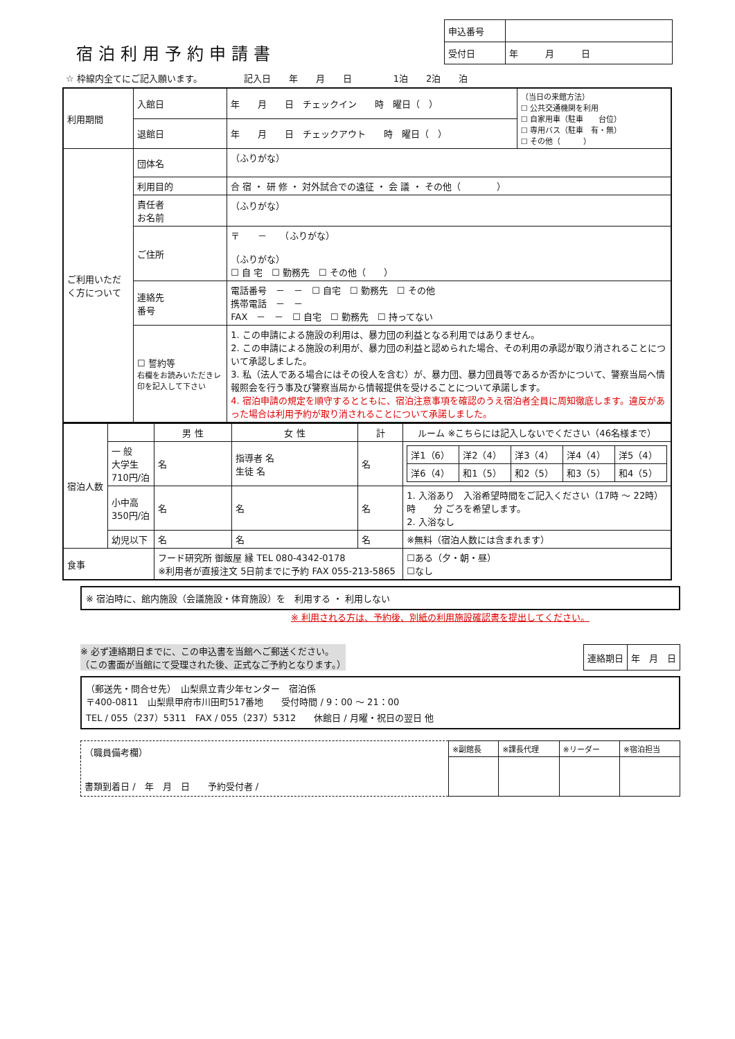宿泊利用予約申請書
| 申込番号 | |
| 受付日 | 年 月 日 |
☆ 枠線内全てにご記入願います。 記入日　　年　　月　　日 1泊　　2泊　　泊
| 利用期間 | 入館日 | 年 月 日 チェックイン 時 曜日（ ） | （当日の来館方法） ☐ 公共交通機関を利用 ☐ 自家用車（駐車 台位） ☐ 専用バス（駐車 有・無） ☐ その他（ ） |
| | 退館日 | 年 月 日 チェックアウト 時 曜日（ ） | |
| ご利用いただく方について | 団体名 | （ふりがな） | |
| | 利用目的 | 合 宿 ・ 研 修 ・ 対外試合での遠征 ・ 会 議 ・ その他（ ） | |
| | 責任者 お名前 | （ふりがな） | |
| | ご住所 | 〒 － （ふりがな） （ふりがな） ☐ 自 宅 ☐ 勤務先 ☐ その他（ ） | |
| | 連絡先 番号 | 電話番号 － － ☐ 自宅 ☐ 勤務先 ☐ その他 携帯電話 － － FAX － － ☐ 自宅 ☐ 勤務先 ☐ 持ってない | |
| | ☐ 誓約等 右欄をお読みいただきレ印を記入して下さい | 1. この申請による施設の利用は、暴力団の利益となる利用ではありません。 2. この申請による施設の利用が、暴力団の利益と認められた場合、その利用の承認が取り消されることについて承認しました。 3. 私（法人である場合にはその役人を含む）が、暴力団、暴力団員等であるか否かについて、警察当局へ情報照会を行う事及び警察当局から情報提供を受けることについて承諾します。 4. 宿泊申請の規定を順守するとともに、宿泊注意事項を確認のうえ宿泊者全員に周知徹底します。違反があった場合は利用予約が取り消されることについて承諾しました。 | |
| 宿泊人数 | | 男 性 | 女 性 | 計 | ルーム ※こちらには記入しないでください（46名様まで） | |
| | 一 般 大学生 710円/泊 | 名 | 指導者 名 生徒 名 | 名 | / 洋1（6） / 洋2（4） / 洋3（4） / 洋4（4） / 洋5（4） / / 洋6（4） / 和1（5） / 和2（5） / 和3（5） / 和4（5） / | |
| | 小中高 350円/泊 | 名 | 名 | 名 | 1. 入浴あり 入浴希望時間をご記入ください（17時 ～ 22時） 時 分 ごろを希望します。 2. 入浴なし | |
| | 幼児以下 | 名 | 名 | 名 | ※無料（宿泊人数には含まれます） | |
| 食事 | | フード研究所 御飯屋 縁 TEL 080-4342-0178 ※利用者が直接注文 5日前までに予約 FAX 055-213-5865 | | | | ☐ある（夕・朝・昼） ☐なし |
※ 宿泊時に、館内施設（会議施設・体育施設）を　利用する ・ 利用しない
※ 利用される方は、予約後、別紙の利用施設確認書を提出してください。
※ 必ず連絡期日までに、この申込書を当館へご郵送ください。
（この書面が当館にて受理された後、正式なご予約となります。）
| 連絡期日 | 年 月 日 |
（郵送先・問合せ先）　山梨県立青少年センター　宿泊係
〒400-0811　山梨県甲府市川田町517番地　　受付時間 / 9：00 ～ 21：00
TEL / 055（237）5311　FAX / 055（237）5312　　休館日 / 月曜・祝日の翌日 他
| （職員備考欄） 書類到着日 / 年 月 日 予約受付者 / | ※副館長 | ※課長代理 | ※リーダー | ※宿泊担当 |